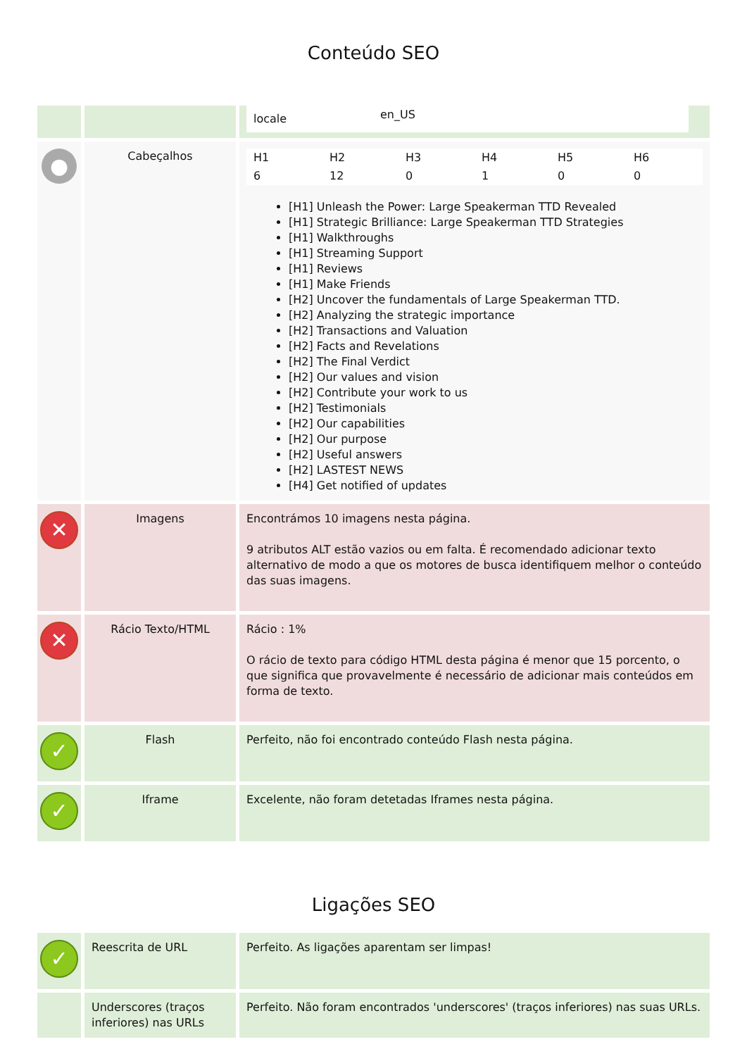Conteúdo SEO
| | | / locale / en_US / |
| ● | Cabeçalhos | / H1 / H2 / H3 / H4 / H5 / H6 / / 6 / 12 / 0 / 1 / 0 / 0 / [H1] Unleash the Power: Large Speakerman TTD Revealed [H1] Strategic Brilliance: Large Speakerman TTD Strategies [H1] Walkthroughs [H1] Streaming Support [H1] Reviews [H1] Make Friends [H2] Uncover the fundamentals of Large Speakerman TTD. [H2] Analyzing the strategic importance [H2] Transactions and Valuation [H2] Facts and Revelations [H2] The Final Verdict [H2] Our values and vision [H2] Contribute your work to us [H2] Testimonials [H2] Our capabilities [H2] Our purpose [H2] Useful answers [H2] LASTEST NEWS [H4] Get notified of updates |
| ✕ | Imagens | Encontrámos 10 imagens nesta página. 9 atributos ALT estão vazios ou em falta. É recomendado adicionar texto alternativo de modo a que os motores de busca identifiquem melhor o conteúdo das suas imagens. |
| ✕ | Rácio Texto/HTML | Rácio : 1% O rácio de texto para código HTML desta página é menor que 15 porcento, o que significa que provavelmente é necessário de adicionar mais conteúdos em forma de texto. |
| ✓ | Flash | Perfeito, não foi encontrado conteúdo Flash nesta página. |
| ✓ | Iframe | Excelente, não foram detetadas Iframes nesta página. |
Ligações SEO
| ✓ | Reescrita de URL | Perfeito. As ligações aparentam ser limpas! |
| | Underscores (traços inferiores) nas URLs | Perfeito. Não foram encontrados 'underscores' (traços inferiores) nas suas URLs. |